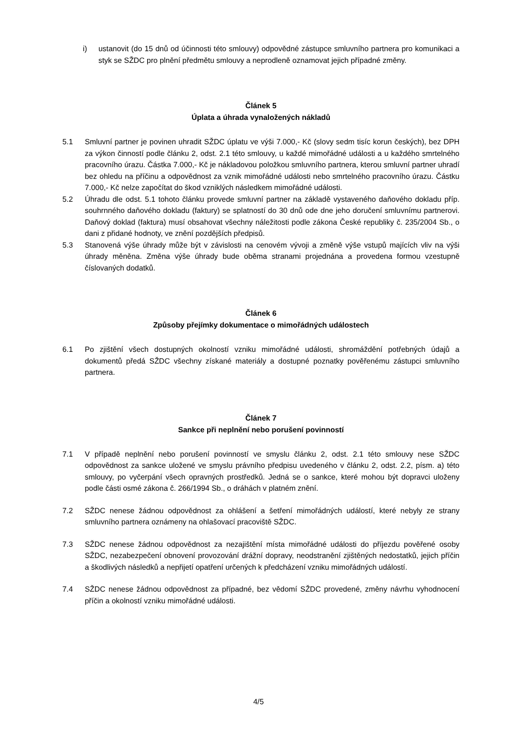i) ustanovit (do 15 dnů od účinnosti této smlouvy) odpovědné zástupce smluvního partnera pro komunikaci a styk se SŽDC pro plnění předmětu smlouvy a neprodleně oznamovat jejich případné změny.
Článek 5
Úplata a úhrada vynaložených nákladů
5.1 Smluvní partner je povinen uhradit SŽDC úplatu ve výši 7.000,- Kč (slovy sedm tisíc korun českých), bez DPH za výkon činností podle článku 2, odst. 2.1 této smlouvy, u každé mimořádné události a u každého smrtelného pracovního úrazu. Částka 7.000,- Kč je nákladovou položkou smluvního partnera, kterou smluvní partner uhradí bez ohledu na příčinu a odpovědnost za vznik mimořádné události nebo smrtelného pracovního úrazu. Částku 7.000,- Kč nelze započítat do škod vzniklých následkem mimořádné události.
5.2 Úhradu dle odst. 5.1 tohoto článku provede smluvní partner na základě vystaveného daňového dokladu příp. souhrnného daňového dokladu (faktury) se splatností do 30 dnů ode dne jeho doručení smluvnímu partnerovi. Daňový doklad (faktura) musí obsahovat všechny náležitosti podle zákona České republiky č. 235/2004 Sb., o dani z přidané hodnoty, ve znění pozdějších předpisů.
5.3 Stanovená výše úhrady může být v závislosti na cenovém vývoji a změně výše vstupů majících vliv na výši úhrady měněna. Změna výše úhrady bude oběma stranami projednána a provedena formou vzestupně číslovaných dodatků.
Článek 6
Způsoby přejímky dokumentace o mimořádných událostech
6.1 Po zjištění všech dostupných okolností vzniku mimořádné události, shromáždění potřebných údajů a dokumentů předá SŽDC všechny získané materiály a dostupné poznatky pověřenému zástupci smluvního partnera.
Článek 7
Sankce při neplnění nebo porušení povinností
7.1 V případě neplnění nebo porušení povinností ve smyslu článku 2, odst. 2.1 této smlouvy nese SŽDC odpovědnost za sankce uložené ve smyslu právního předpisu uvedeného v článku 2, odst. 2.2, písm. a) této smlouvy, po vyčerpání všech opravných prostředků. Jedná se o sankce, které mohou být dopravci uloženy podle části osmé zákona č. 266/1994 Sb., o dráhách v platném znění.
7.2 SŽDC nenese žádnou odpovědnost za ohlášení a šetření mimořádných událostí, které nebyly ze strany smluvního partnera oznámeny na ohlašovací pracoviště SŽDC.
7.3 SŽDC nenese žádnou odpovědnost za nezajištění místa mimořádné události do příjezdu pověřené osoby SŽDC, nezabezpečení obnovení provozování drážní dopravy, neodstranění zjištěných nedostatků, jejich příčin a škodlivých následků a nepřijetí opatření určených k předcházení vzniku mimořádných událostí.
7.4 SŽDC nenese žádnou odpovědnost za případné, bez vědomí SŽDC provedené, změny návrhu vyhodnocení příčin a okolností vzniku mimořádné události.
4/5